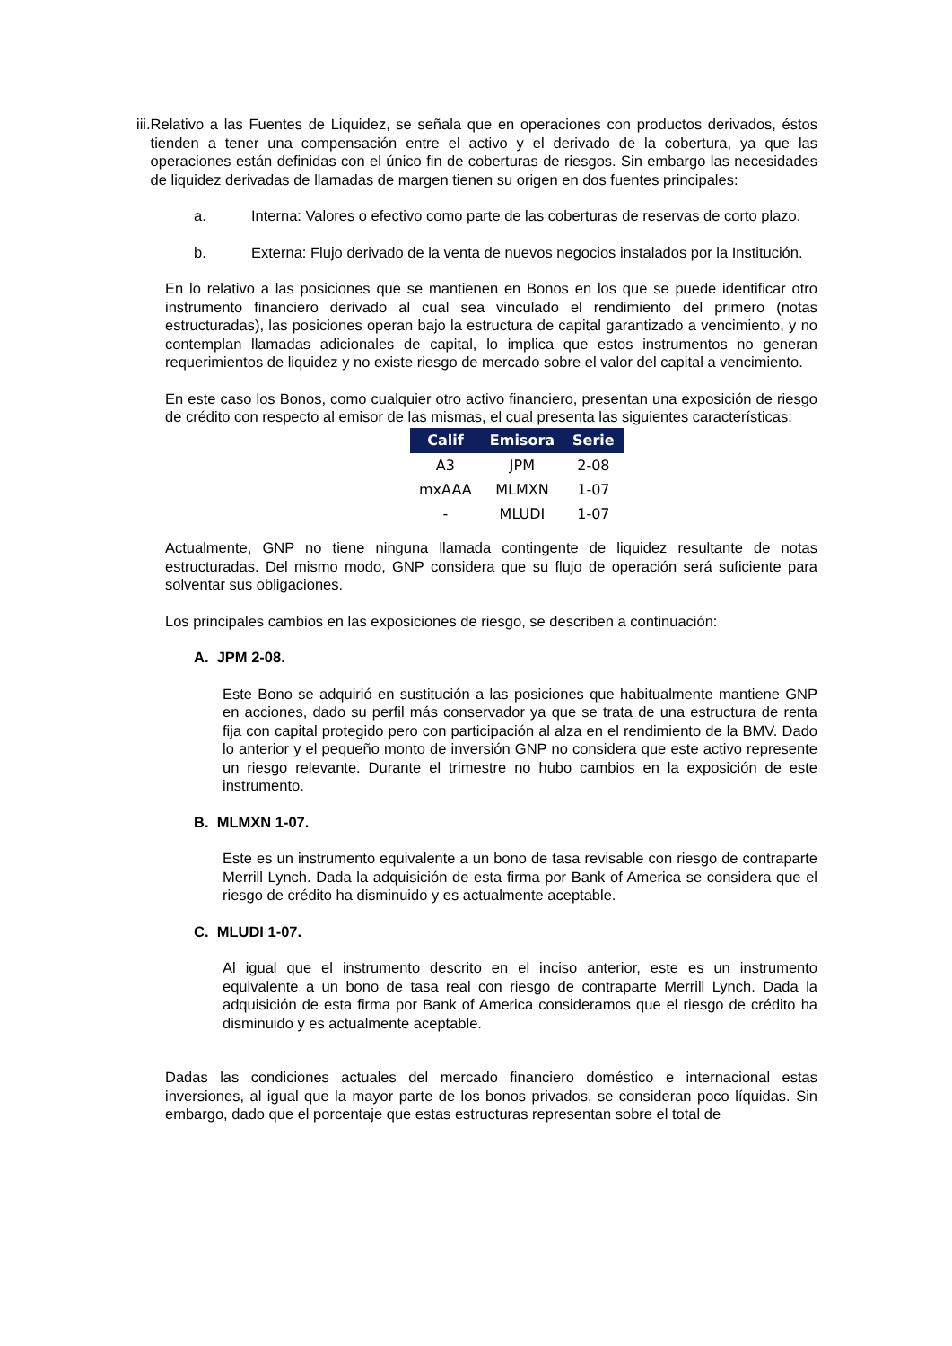iii.
Relativo a las Fuentes de Liquidez, se señala que en operaciones con productos derivados, éstos tienden a tener una compensación entre el activo y el derivado de la cobertura, ya que las operaciones están definidas con el único fin de coberturas de riesgos. Sin embargo las necesidades de liquidez derivadas de llamadas de margen tienen su origen en dos fuentes principales:
a. Interna: Valores o efectivo como parte de las coberturas de reservas de corto plazo.
b. Externa: Flujo derivado de la venta de nuevos negocios instalados por la Institución.
En lo relativo a las posiciones que se mantienen en Bonos en los que se puede identificar otro instrumento financiero derivado al cual sea vinculado el rendimiento del primero (notas estructuradas), las posiciones operan bajo la estructura de capital garantizado a vencimiento, y no contemplan llamadas adicionales de capital, lo implica que estos instrumentos no generan requerimientos de liquidez y no existe riesgo de mercado sobre el valor del capital a vencimiento.
En este caso los Bonos, como cualquier otro activo financiero, presentan una exposición de riesgo de crédito con respecto al emisor de las mismas, el cual presenta las siguientes características:
| Calif | Emisora | Serie |
| --- | --- | --- |
| A3 | JPM | 2-08 |
| mxAAA | MLMXN | 1-07 |
| - | MLUDI | 1-07 |
Actualmente, GNP no tiene ninguna llamada contingente de liquidez resultante de notas estructuradas. Del mismo modo, GNP considera que su flujo de operación será suficiente para solventar sus obligaciones.
Los principales cambios en las exposiciones de riesgo, se describen a continuación:
A. JPM 2-08.
Este Bono se adquirió en sustitución a las posiciones que habitualmente mantiene GNP en acciones, dado su perfil más conservador ya que se trata de una estructura de renta fija con capital protegido pero con participación al alza en el rendimiento de la BMV. Dado lo anterior y el pequeño monto de inversión GNP no considera que este activo represente un riesgo relevante. Durante el trimestre no hubo cambios en la exposición de este instrumento.
B. MLMXN 1-07.
Este es un instrumento equivalente a un bono de tasa revisable con riesgo de contraparte Merrill Lynch. Dada la adquisición de esta firma por Bank of America se considera que el riesgo de crédito ha disminuido y es actualmente aceptable.
C. MLUDI 1-07.
Al igual que el instrumento descrito en el inciso anterior, este es un instrumento equivalente a un bono de tasa real con riesgo de contraparte Merrill Lynch. Dada la adquisición de esta firma por Bank of America consideramos que el riesgo de crédito ha disminuido y es actualmente aceptable.
Dadas las condiciones actuales del mercado financiero doméstico e internacional estas inversiones, al igual que la mayor parte de los bonos privados, se consideran poco líquidas. Sin embargo, dado que el porcentaje que estas estructuras representan sobre el total de